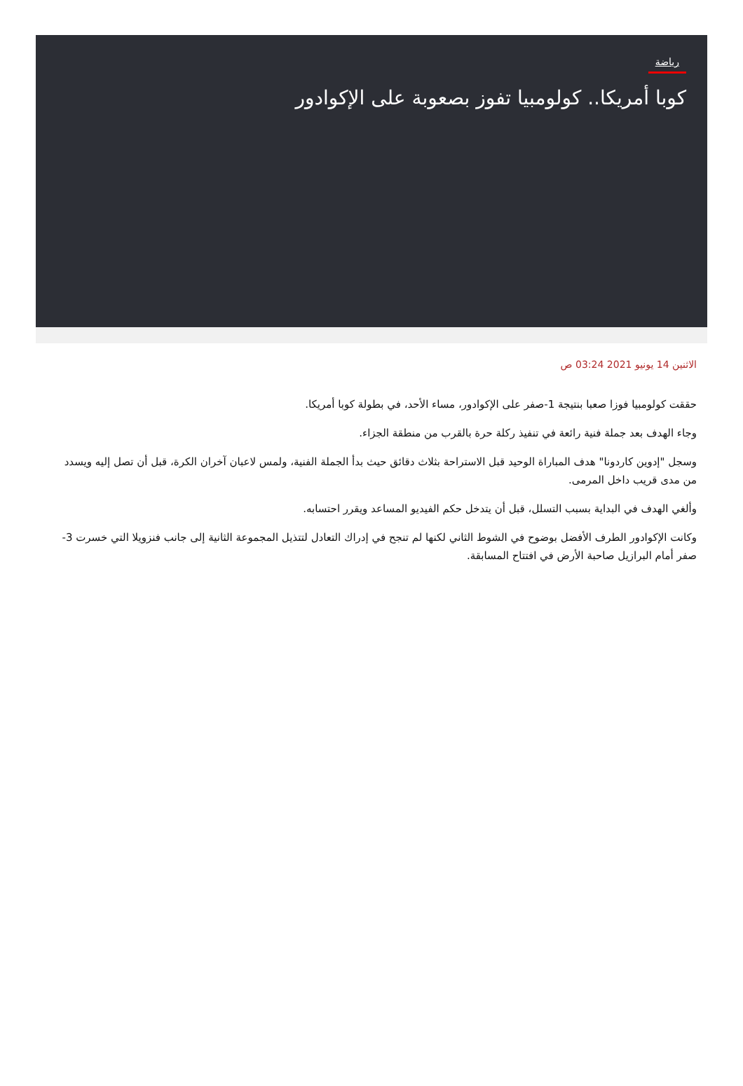رياضة
كوبا أمريكا.. كولومبيا تفوز بصعوبة على الإكوادور
الاثنين 14 يونيو 2021 03:24 ص
حققت كولومبيا فوزا صعبا بنتيجة 1-صفر على الإكوادور، مساء الأحد، في بطولة كوبا أمريكا.
وجاء الهدف بعد جملة فنية رائعة في تنفيذ ركلة حرة بالقرب من منطقة الجزاء.
وسجل "إدوين كاردونا" هدف المباراة الوحيد قبل الاستراحة بثلاث دقائق حيث بدأ الجملة الفنية، ولمس لاعبان آخران الكرة، قبل أن تصل إليه ويسدد من مدى قريب داخل المرمى.
وألغي الهدف في البداية بسبب التسلل، قبل أن يتدخل حكم الفيديو المساعد ويقرر احتسابه.
وكانت الإكوادور الطرف الأفضل بوضوح في الشوط الثاني لكنها لم تنجح في إدراك التعادل لتتذيل المجموعة الثانية إلى جانب فنزويلا التي خسرت 3-صفر أمام البرازيل صاحبة الأرض في افتتاح المسابقة.